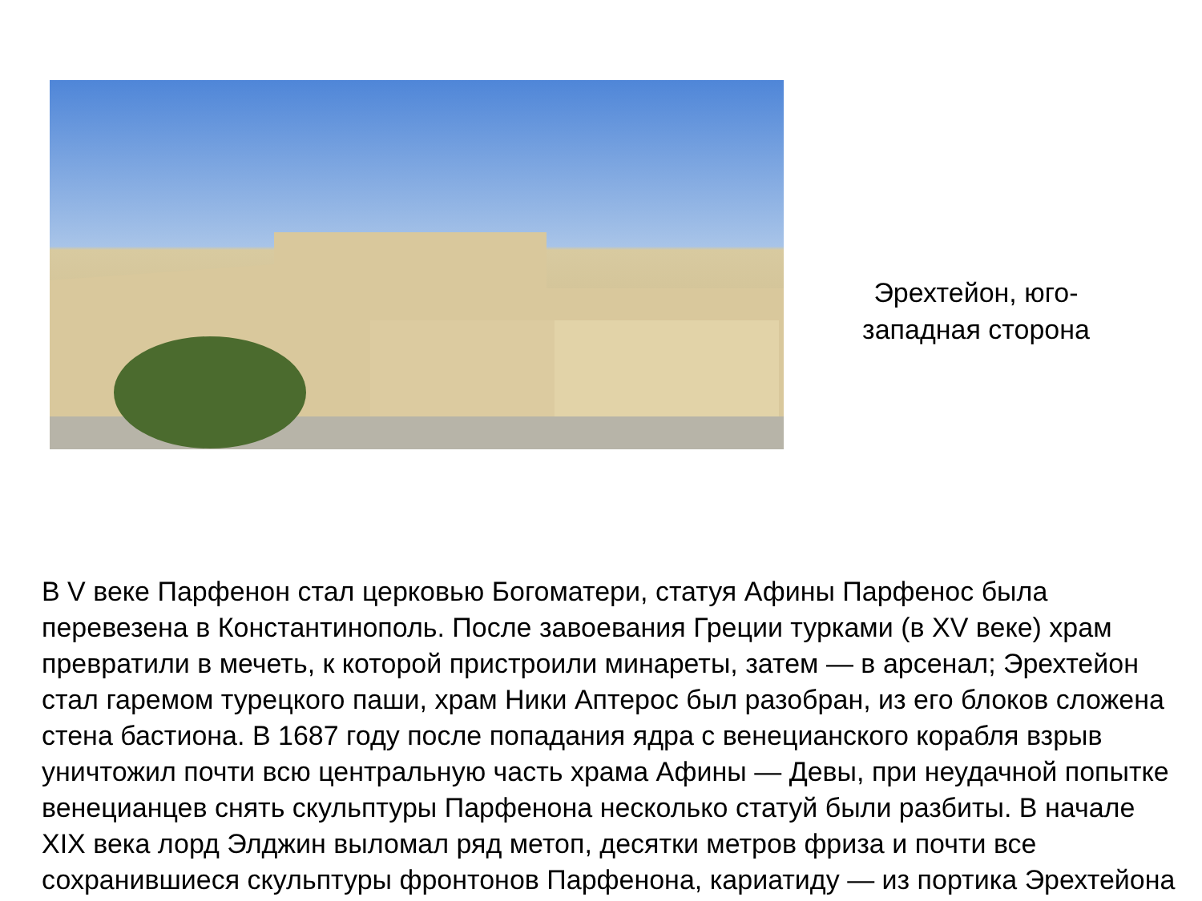Эрехтейон, юго-западная сторона
В V веке Парфенон стал церковью Богоматери, статуя Афины Парфенос была перевезена в Константинополь. После завоевания Греции турками (в XV веке) храм превратили в мечеть, к которой пристроили минареты, затем — в арсенал; Эрехтейон стал гаремом турецкого паши, храм Ники Аптерос был разобран, из его блоков сложена стена бастиона. В 1687 году после попадания ядра с венецианского корабля взрыв уничтожил почти всю центральную часть храма Афины — Девы, при неудачной попытке венецианцев снять скульптуры Парфенона несколько статуй были разбиты. В начале XIX века лорд Элджин выломал ряд метоп, десятки метров фриза и почти все сохранившиеся скульптуры фронтонов Парфенона, кариатиду — из портика Эрехтейона